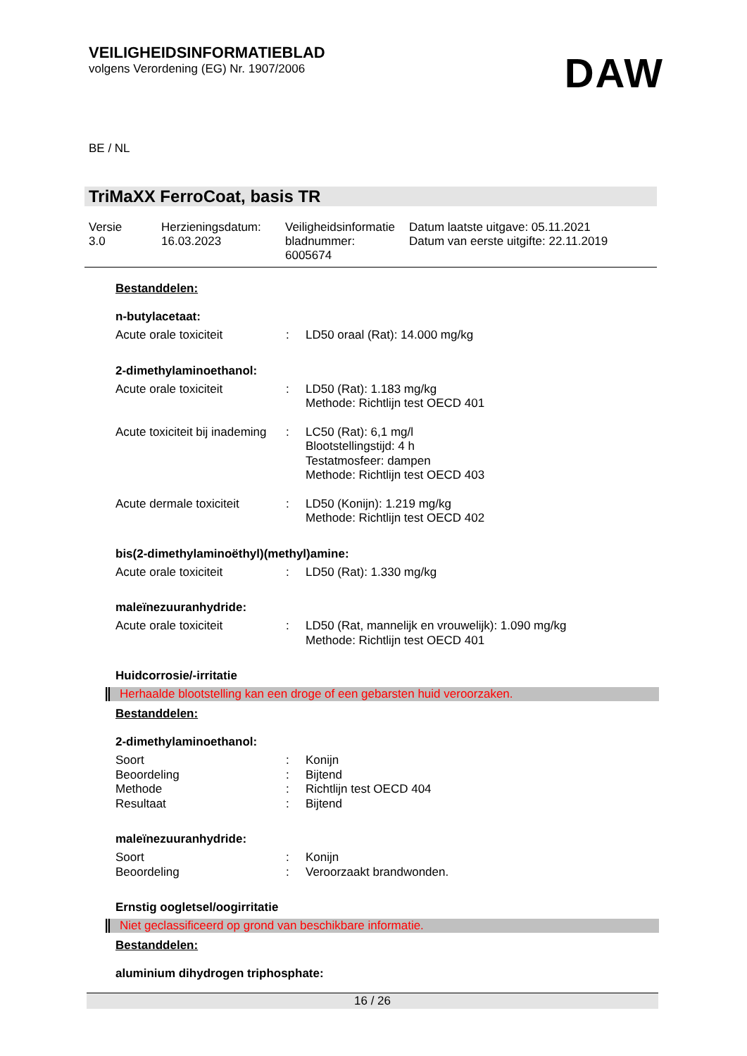VEILIGHEIDSINFORMATIEBLAD
volgens Verordening (EG) Nr. 1907/2006
DAW
BE / NL
TriMaXX FerroCoat, basis TR
| Versie 3.0 | Herzieningsdatum: 16.03.2023 | Veiligheidsinformatie bladnummer: 6005674 | Datum laatste uitgave: 05.11.2021 Datum van eerste uitgifte: 22.11.2019 |
Bestanddelen:
n-butylacetaat:
| Acute orale toxiciteit | : | LD50 oraal (Rat): 14.000 mg/kg |
2-dimethylaminoethanol:
| Acute orale toxiciteit | : | LD50 (Rat): 1.183 mg/kg Methode: Richtlijn test OECD 401 |
| Acute toxiciteit bij inademing | : | LC50 (Rat): 6,1 mg/l Blootstellingstijd: 4 h Testatmosfeer: dampen Methode: Richtlijn test OECD 403 |
| Acute dermale toxiciteit | : | LD50 (Konijn): 1.219 mg/kg Methode: Richtlijn test OECD 402 |
bis(2-dimethylaminoëthyl)(methyl)amine:
| Acute orale toxiciteit | : | LD50 (Rat): 1.330 mg/kg |
maleïnezuuranhydride:
| Acute orale toxiciteit | : | LD50 (Rat, mannelijk en vrouwelijk): 1.090 mg/kg Methode: Richtlijn test OECD 401 |
Huidcorrosie/-irritatie
Herhaalde blootstelling kan een droge of een gebarsten huid veroorzaken.
Bestanddelen:
2-dimethylaminoethanol:
| Soort | : | Konijn |
| Beoordeling | : | Bijtend |
| Methode | : | Richtlijn test OECD 404 |
| Resultaat | : | Bijtend |
maleïnezuuranhydride:
| Soort | : | Konijn |
| Beoordeling | : | Veroorzaakt brandwonden. |
Ernstig oogletsel/oogirritatie
Niet geclassificeerd op grond van beschikbare informatie.
Bestanddelen:
aluminium dihydrogen triphosphate:
16 / 26